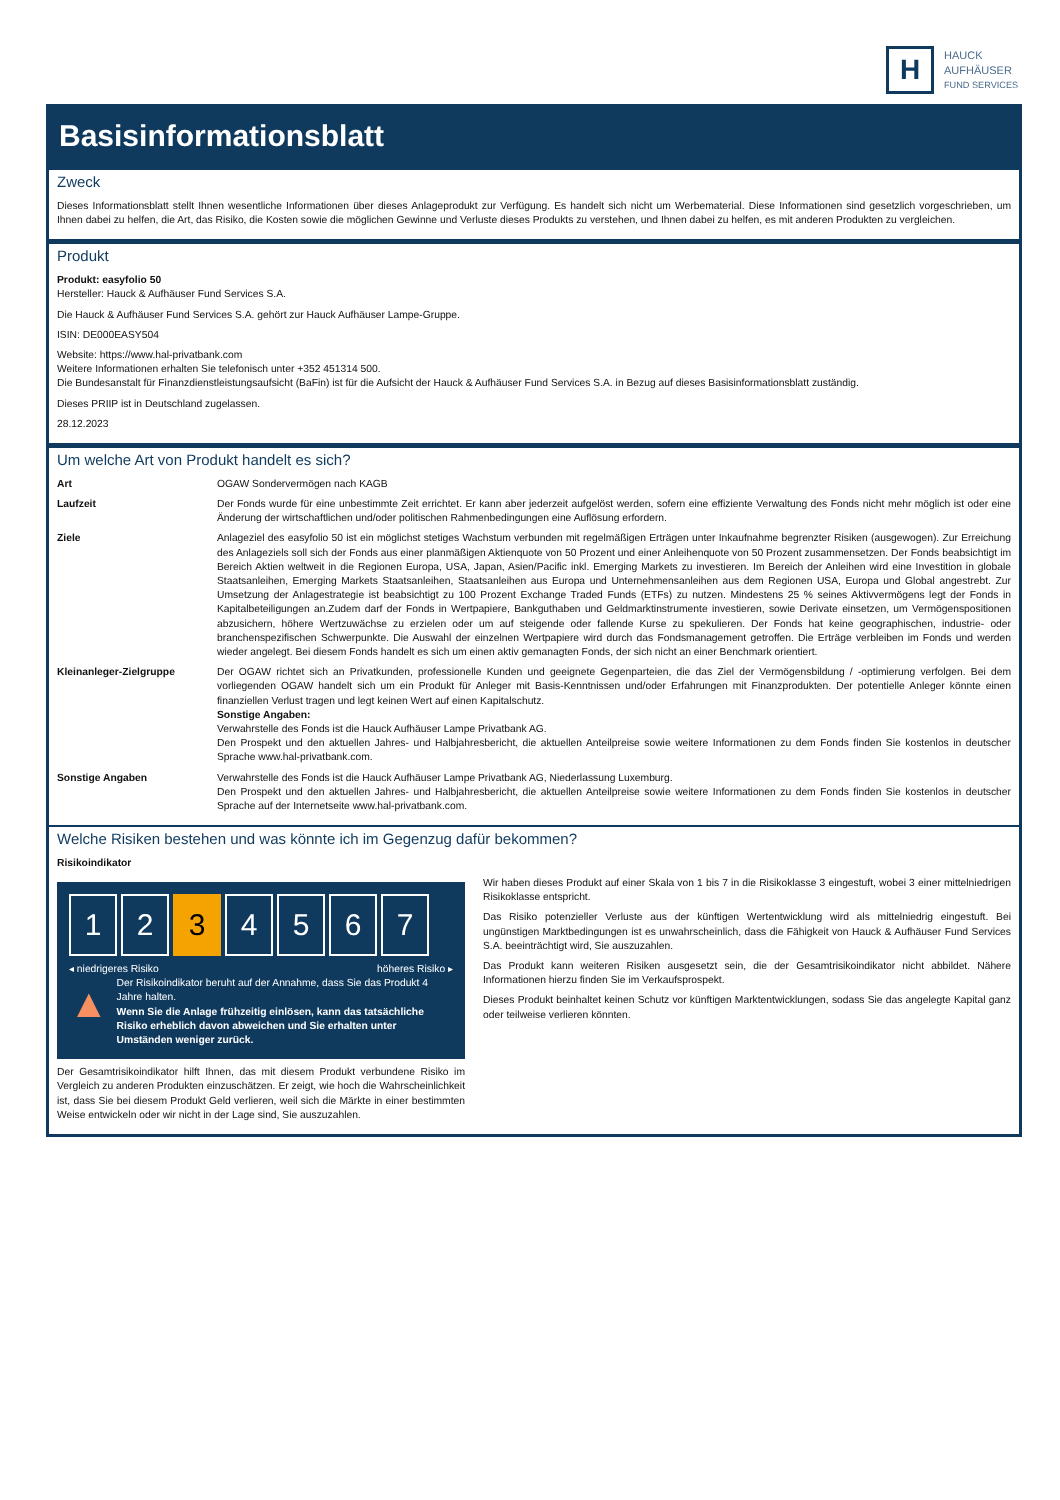H
HAUCK
AUFHÄUSER
FUND SERVICES
Basisinformationsblatt
Zweck
Dieses Informationsblatt stellt Ihnen wesentliche Informationen über dieses Anlageprodukt zur Verfügung. Es handelt sich nicht um Werbematerial. Diese Informationen sind gesetzlich vorgeschrieben, um Ihnen dabei zu helfen, die Art, das Risiko, die Kosten sowie die möglichen Gewinne und Verluste dieses Produkts zu verstehen, und Ihnen dabei zu helfen, es mit anderen Produkten zu vergleichen.
Produkt
Produkt: easyfolio 50
Hersteller: Hauck & Aufhäuser Fund Services S.A.
Die Hauck & Aufhäuser Fund Services S.A. gehört zur Hauck Aufhäuser Lampe-Gruppe.
ISIN: DE000EASY504
Website: https://www.hal-privatbank.com
Weitere Informationen erhalten Sie telefonisch unter +352 451314 500.
Die Bundesanstalt für Finanzdienstleistungsaufsicht (BaFin) ist für die Aufsicht der Hauck & Aufhäuser Fund Services S.A. in Bezug auf dieses Basisinformationsblatt zuständig.
Dieses PRIIP ist in Deutschland zugelassen.
28.12.2023
Um welche Art von Produkt handelt es sich?
| Art | OGAW Sondervermögen nach KAGB |
| Laufzeit | Der Fonds wurde für eine unbestimmte Zeit errichtet. Er kann aber jederzeit aufgelöst werden, sofern eine effiziente Verwaltung des Fonds nicht mehr möglich ist oder eine Änderung der wirtschaftlichen und/oder politischen Rahmenbedingungen eine Auflösung erfordern. |
| Ziele | Anlageziel des easyfolio 50 ist ein möglichst stetiges Wachstum verbunden mit regelmäßigen Erträgen unter Inkaufnahme begrenzter Risiken (ausgewogen). Zur Erreichung des Anlageziels soll sich der Fonds aus einer planmäßigen Aktienquote von 50 Prozent und einer Anleihenquote von 50 Prozent zusammensetzen. Der Fonds beabsichtigt im Bereich Aktien weltweit in die Regionen Europa, USA, Japan, Asien/Pacific inkl. Emerging Markets zu investieren. Im Bereich der Anleihen wird eine Investition in globale Staatsanleihen, Emerging Markets Staatsanleihen, Staatsanleihen aus Europa und Unternehmensanleihen aus dem Regionen USA, Europa und Global angestrebt. Zur Umsetzung der Anlagestrategie ist beabsichtigt zu 100 Prozent Exchange Traded Funds (ETFs) zu nutzen. Mindestens 25 % seines Aktivvermögens legt der Fonds in Kapitalbeteiligungen an.Zudem darf der Fonds in Wertpapiere, Bankguthaben und Geldmarktinstrumente investieren, sowie Derivate einsetzen, um Vermögenspositionen abzusichern, höhere Wertzuwächse zu erzielen oder um auf steigende oder fallende Kurse zu spekulieren. Der Fonds hat keine geographischen, industrie- oder branchenspezifischen Schwerpunkte. Die Auswahl der einzelnen Wertpapiere wird durch das Fondsmanagement getroffen. Die Erträge verbleiben im Fonds und werden wieder angelegt. Bei diesem Fonds handelt es sich um einen aktiv gemanagten Fonds, der sich nicht an einer Benchmark orientiert. |
| Kleinanleger-Zielgruppe | Der OGAW richtet sich an Privatkunden, professionelle Kunden und geeignete Gegenparteien, die das Ziel der Vermögensbildung / -optimierung verfolgen. Bei dem vorliegenden OGAW handelt sich um ein Produkt für Anleger mit Basis-Kenntnissen und/oder Erfahrungen mit Finanzprodukten. Der potentielle Anleger könnte einen finanziellen Verlust tragen und legt keinen Wert auf einen Kapitalschutz. Sonstige Angaben: Verwahrstelle des Fonds ist die Hauck Aufhäuser Lampe Privatbank AG. Den Prospekt und den aktuellen Jahres- und Halbjahresbericht, die aktuellen Anteilpreise sowie weitere Informationen zu dem Fonds finden Sie kostenlos in deutscher Sprache www.hal-privatbank.com. |
| Sonstige Angaben | Verwahrstelle des Fonds ist die Hauck Aufhäuser Lampe Privatbank AG, Niederlassung Luxemburg. Den Prospekt und den aktuellen Jahres- und Halbjahresbericht, die aktuellen Anteilpreise sowie weitere Informationen zu dem Fonds finden Sie kostenlos in deutscher Sprache auf der Internetseite www.hal-privatbank.com. |
Welche Risiken bestehen und was könnte ich im Gegenzug dafür bekommen?
Risikoindikator
1 2 3 4 5 6 7
◂ niedrigeres Risiko höheres Risiko ▸
▲
Der Risikoindikator beruht auf der Annahme, dass Sie das Produkt 4 Jahre halten.
Wenn Sie die Anlage frühzeitig einlösen, kann das tatsächliche Risiko erheblich davon abweichen und Sie erhalten unter Umständen weniger zurück.
Der Gesamtrisikoindikator hilft Ihnen, das mit diesem Produkt verbundene Risiko im Vergleich zu anderen Produkten einzuschätzen. Er zeigt, wie hoch die Wahrscheinlichkeit ist, dass Sie bei diesem Produkt Geld verlieren, weil sich die Märkte in einer bestimmten Weise entwickeln oder wir nicht in der Lage sind, Sie auszuzahlen.
Wir haben dieses Produkt auf einer Skala von 1 bis 7 in die Risikoklasse 3 eingestuft, wobei 3 einer mittelniedrigen Risikoklasse entspricht.
Das Risiko potenzieller Verluste aus der künftigen Wertentwicklung wird als mittelniedrig eingestuft. Bei ungünstigen Marktbedingungen ist es unwahrscheinlich, dass die Fähigkeit von Hauck & Aufhäuser Fund Services S.A. beeinträchtigt wird, Sie auszuzahlen.
Das Produkt kann weiteren Risiken ausgesetzt sein, die der Gesamtrisikoindikator nicht abbildet. Nähere Informationen hierzu finden Sie im Verkaufsprospekt.
Dieses Produkt beinhaltet keinen Schutz vor künftigen Marktentwicklungen, sodass Sie das angelegte Kapital ganz oder teilweise verlieren könnten.